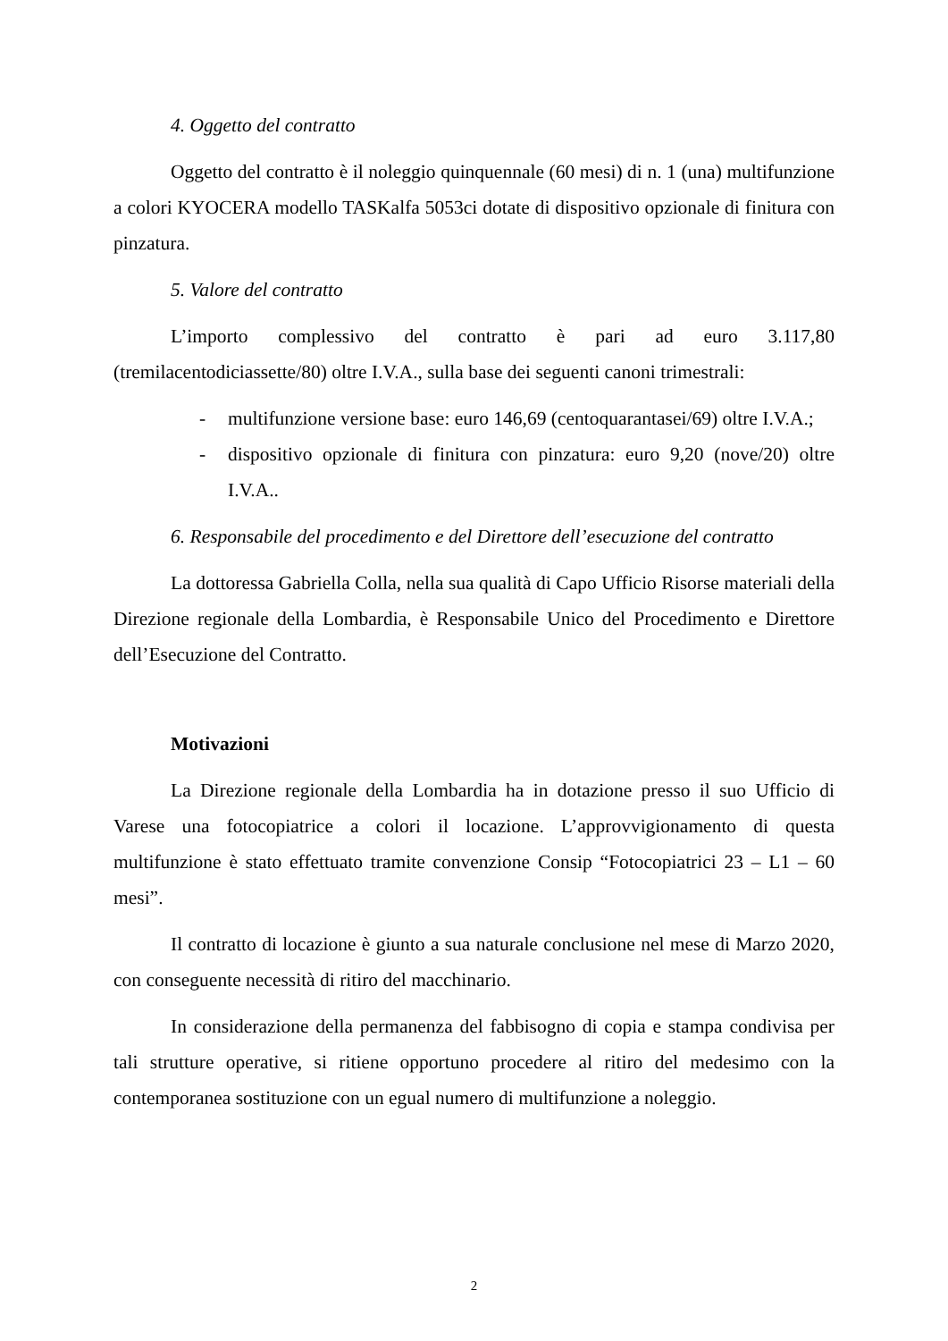4. Oggetto del contratto
Oggetto del contratto è il noleggio quinquennale (60 mesi) di n. 1 (una) multifunzione a colori KYOCERA modello TASKalfa 5053ci dotate di dispositivo opzionale di finitura con pinzatura.
5. Valore del contratto
L’importo complessivo del contratto è pari ad euro 3.117,80 (tremilacentodiciassette/80) oltre I.V.A., sulla base dei seguenti canoni trimestrali:
- multifunzione versione base: euro 146,69 (centoquarantasei/69) oltre I.V.A.;
- dispositivo opzionale di finitura con pinzatura: euro 9,20 (nove/20) oltre I.V.A..
6. Responsabile del procedimento e del Direttore dell’esecuzione del contratto
La dottoressa Gabriella Colla, nella sua qualità di Capo Ufficio Risorse materiali della Direzione regionale della Lombardia, è Responsabile Unico del Procedimento e Direttore dell’Esecuzione del Contratto.
Motivazioni
La Direzione regionale della Lombardia ha in dotazione presso il suo Ufficio di Varese una fotocopiatrice a colori il locazione. L’approvvigionamento di questa multifunzione è stato effettuato tramite convenzione Consip “Fotocopiatrici 23 – L1 – 60 mesi”.
Il contratto di locazione è giunto a sua naturale conclusione nel mese di Marzo 2020, con conseguente necessità di ritiro del macchinario.
In considerazione della permanenza del fabbisogno di copia e stampa condivisa per tali strutture operative, si ritiene opportuno procedere al ritiro del medesimo con la contemporanea sostituzione con un egual numero di multifunzione a noleggio.
2